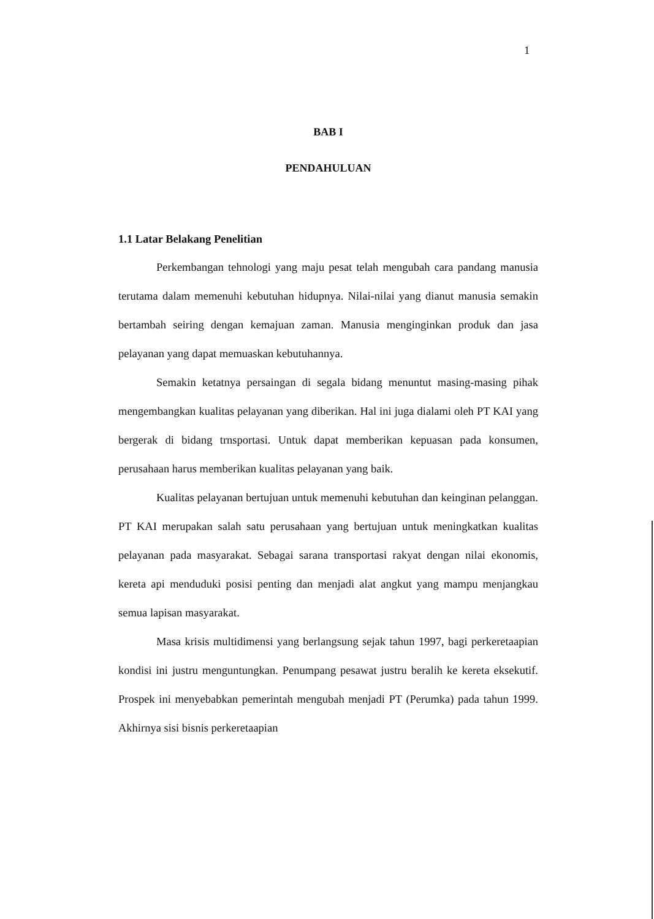1
BAB I
PENDAHULUAN
1.1 Latar Belakang Penelitian
Perkembangan tehnologi yang maju pesat telah mengubah cara pandang manusia terutama dalam memenuhi kebutuhan hidupnya. Nilai-nilai yang dianut manusia semakin bertambah seiring dengan kemajuan zaman. Manusia menginginkan produk dan jasa pelayanan yang dapat memuaskan kebutuhannya.
Semakin ketatnya persaingan di segala bidang menuntut masing-masing pihak mengembangkan kualitas pelayanan yang diberikan. Hal ini juga dialami oleh PT KAI yang bergerak di bidang trnsportasi. Untuk dapat memberikan kepuasan pada konsumen, perusahaan harus memberikan kualitas pelayanan yang baik.
Kualitas pelayanan bertujuan untuk memenuhi kebutuhan dan keinginan pelanggan. PT KAI merupakan salah satu perusahaan yang bertujuan untuk meningkatkan kualitas pelayanan pada masyarakat. Sebagai sarana transportasi rakyat dengan nilai ekonomis, kereta api menduduki posisi penting dan menjadi alat angkut yang mampu menjangkau semua lapisan masyarakat.
Masa krisis multidimensi yang berlangsung sejak tahun 1997, bagi perkeretaapian kondisi ini justru menguntungkan. Penumpang pesawat justru beralih ke kereta eksekutif. Prospek ini menyebabkan pemerintah mengubah menjadi PT (Perumka) pada tahun 1999. Akhirnya sisi bisnis perkeretaapian